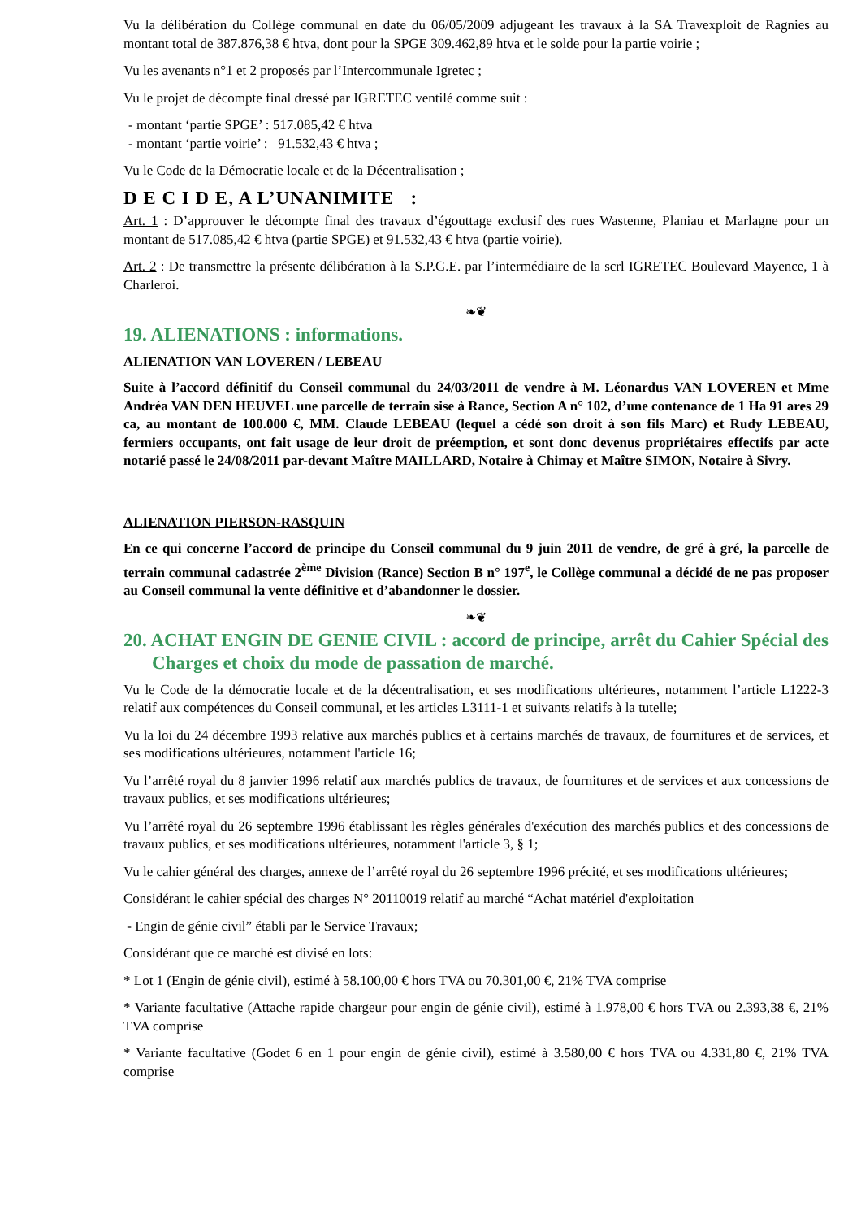Vu la délibération du Collège communal en date du 06/05/2009 adjugeant les travaux à la SA Travexploit de Ragnies au montant total de 387.876,38 € htva, dont pour la SPGE 309.462,89 htva et le solde pour la partie voirie ;
Vu les avenants n°1 et 2 proposés par l’Intercommunale Igretec ;
Vu le projet de décompte final dressé par IGRETEC ventilé comme suit :
- montant ‘partie SPGE’ : 517.085,42 € htva
- montant ‘partie voirie’ : 91.532,43 € htva ;
Vu le Code de la Démocratie locale et de la Décentralisation ;
D E C I D E, A L’UNANIMITE :
Art. 1 : D’approuver le décompte final des travaux d’égouttage exclusif des rues Wastenne, Planiau et Marlagne pour un montant de 517.085,42 € htva (partie SPGE) et 91.532,43 € htva (partie voirie).
Art. 2 : De transmettre la présente délibération à la S.P.G.E. par l’intermédiaire de la scrl IGRETEC Boulevard Mayence, 1 à Charleroi.
❧❦
19. ALIENATIONS : informations.
ALIENATION VAN LOVEREN / LEBEAU
Suite à l’accord définitif du Conseil communal du 24/03/2011 de vendre à M. Léonardus VAN LOVEREN et Mme Andréa VAN DEN HEUVEL une parcelle de terrain sise à Rance, Section A n° 102, d’une contenance de 1 Ha 91 ares 29 ca, au montant de 100.000 €, MM. Claude LEBEAU (lequel a cédé son droit à son fils Marc) et Rudy LEBEAU, fermiers occupants, ont fait usage de leur droit de préemption, et sont donc devenus propriétaires effectifs par acte notarié passé le 24/08/2011 par-devant Maître MAILLARD, Notaire à Chimay et Maître SIMON, Notaire à Sivry.
ALIENATION PIERSON-RASQUIN
En ce qui concerne l’accord de principe du Conseil communal du 9 juin 2011 de vendre, de gré à gré, la parcelle de terrain communal cadastrée 2<sup>ème</sup> Division (Rance) Section B n° 197<sup>e</sup>, le Collège communal a décidé de ne pas proposer au Conseil communal la vente définitive et d’abandonner le dossier.
❧❦
20. ACHAT ENGIN DE GENIE CIVIL : accord de principe, arrêt du Cahier Spécial des Charges et choix du mode de passation de marché.
Vu le Code de la démocratie locale et de la décentralisation, et ses modifications ultérieures, notamment l’article L1222-3 relatif aux compétences du Conseil communal, et les articles L3111-1 et suivants relatifs à la tutelle;
Vu la loi du 24 décembre 1993 relative aux marchés publics et à certains marchés de travaux, de fournitures et de services, et ses modifications ultérieures, notamment l'article 16;
Vu l’arrêté royal du 8 janvier 1996 relatif aux marchés publics de travaux, de fournitures et de services et aux concessions de travaux publics, et ses modifications ultérieures;
Vu l’arrêté royal du 26 septembre 1996 établissant les règles générales d'exécution des marchés publics et des concessions de travaux publics, et ses modifications ultérieures, notamment l'article 3, § 1;
Vu le cahier général des charges, annexe de l’arrêté royal du 26 septembre 1996 précité, et ses modifications ultérieures;
Considérant le cahier spécial des charges N° 20110019 relatif au marché “Achat matériel d'exploitation
- Engin de génie civil” établi par le Service Travaux;
Considérant que ce marché est divisé en lots:
* Lot 1 (Engin de génie civil), estimé à 58.100,00 € hors TVA ou 70.301,00 €, 21% TVA comprise
* Variante facultative (Attache rapide chargeur pour engin de génie civil), estimé à 1.978,00 € hors TVA ou 2.393,38 €, 21% TVA comprise
* Variante facultative (Godet 6 en 1 pour engin de génie civil), estimé à 3.580,00 € hors TVA ou 4.331,80 €, 21% TVA comprise